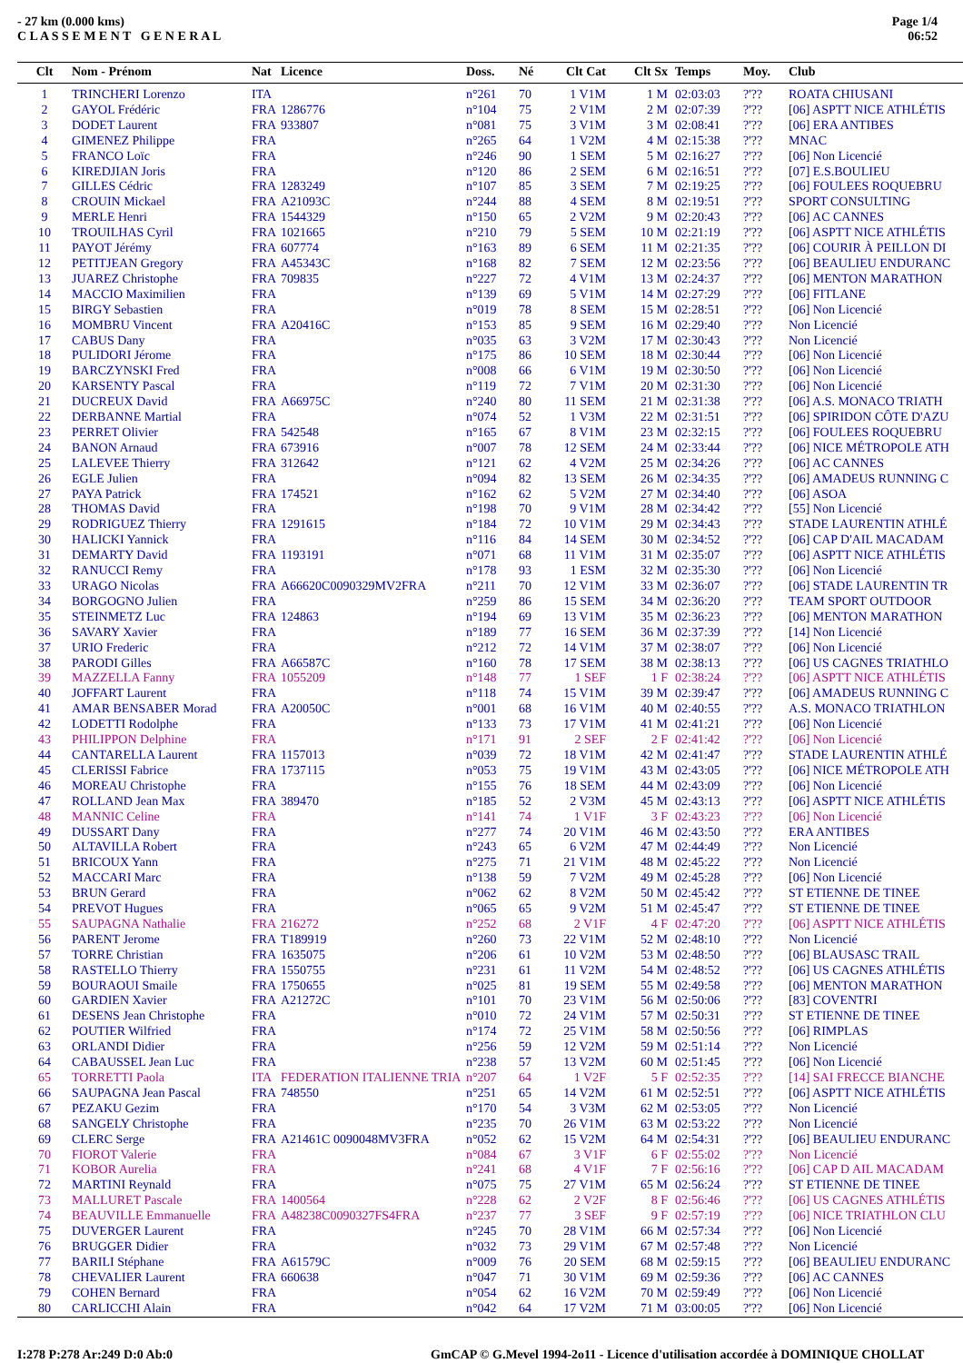- 27 km (0.000 kms)
C L A S S E M E N T G E N E R A L
Page 1/4
06:52
| Clt | Nom - Prénom | Nat | Licence | Doss. | Né | Clt Cat | Clt Sx | Temps | Moy. | Club |
| --- | --- | --- | --- | --- | --- | --- | --- | --- | --- | --- |
| 1 | TRINCHERI Lorenzo | ITA | | n°261 | 70 | 1 V1M | 1 M | 02:03:03 | ?'?? | ROATA CHIUSANI |
| 2 | GAYOL Frédéric | FRA | 1286776 | n°104 | 75 | 2 V1M | 2 M | 02:07:39 | ?'?? | [06] ASPTT NICE ATHLÉTIS |
| 3 | DODET Laurent | FRA | 933807 | n°081 | 75 | 3 V1M | 3 M | 02:08:41 | ?'?? | [06] ERA ANTIBES |
| 4 | GIMENEZ Philippe | FRA | | n°265 | 64 | 1 V2M | 4 M | 02:15:38 | ?'?? | MNAC |
| 5 | FRANCO Loïc | FRA | | n°246 | 90 | 1 SEM | 5 M | 02:16:27 | ?'?? | [06] Non Licencié |
| 6 | KIREDJIAN Joris | FRA | | n°120 | 86 | 2 SEM | 6 M | 02:16:51 | ?'?? | [07] E.S.BOULIEU |
| 7 | GILLES Cédric | FRA | 1283249 | n°107 | 85 | 3 SEM | 7 M | 02:19:25 | ?'?? | [06] FOULEES ROQUEBRU |
| 8 | CROUIN Mickael | FRA | A21093C | n°244 | 88 | 4 SEM | 8 M | 02:19:51 | ?'?? | SPORT CONSULTING |
| 9 | MERLE Henri | FRA | 1544329 | n°150 | 65 | 2 V2M | 9 M | 02:20:43 | ?'?? | [06] AC CANNES |
| 10 | TROUILHAS Cyril | FRA | 1021665 | n°210 | 79 | 5 SEM | 10 M | 02:21:19 | ?'?? | [06] ASPTT NICE ATHLÉTIS |
| 11 | PAYOT Jérémy | FRA | 607774 | n°163 | 89 | 6 SEM | 11 M | 02:21:35 | ?'?? | [06] COURIR À PEILLON DI |
| 12 | PETITJEAN Gregory | FRA | A45343C | n°168 | 82 | 7 SEM | 12 M | 02:23:56 | ?'?? | [06] BEAULIEU ENDURANC |
| 13 | JUAREZ Christophe | FRA | 709835 | n°227 | 72 | 4 V1M | 13 M | 02:24:37 | ?'?? | [06] MENTON MARATHON |
| 14 | MACCIO Maximilien | FRA | | n°139 | 69 | 5 V1M | 14 M | 02:27:29 | ?'?? | [06] FITLANE |
| 15 | BIRGY Sebastien | FRA | | n°019 | 78 | 8 SEM | 15 M | 02:28:51 | ?'?? | [06] Non Licencié |
| 16 | MOMBRU Vincent | FRA | A20416C | n°153 | 85 | 9 SEM | 16 M | 02:29:40 | ?'?? | Non Licencié |
| 17 | CABUS Dany | FRA | | n°035 | 63 | 3 V2M | 17 M | 02:30:43 | ?'?? | Non Licencié |
| 18 | PULIDORI Jérome | FRA | | n°175 | 86 | 10 SEM | 18 M | 02:30:44 | ?'?? | [06] Non Licencié |
| 19 | BARCZYNSKI Fred | FRA | | n°008 | 66 | 6 V1M | 19 M | 02:30:50 | ?'?? | [06] Non Licencié |
| 20 | KARSENTY Pascal | FRA | | n°119 | 72 | 7 V1M | 20 M | 02:31:30 | ?'?? | [06] Non Licencié |
| 21 | DUCREUX David | FRA | A66975C | n°240 | 80 | 11 SEM | 21 M | 02:31:38 | ?'?? | [06] A.S. MONACO TRIATH |
| 22 | DERBANNE Martial | FRA | | n°074 | 52 | 1 V3M | 22 M | 02:31:51 | ?'?? | [06] SPIRIDON CÔTE D'AZU |
| 23 | PERRET Olivier | FRA | 542548 | n°165 | 67 | 8 V1M | 23 M | 02:32:15 | ?'?? | [06] FOULEES ROQUEBRU |
| 24 | BANON Arnaud | FRA | 673916 | n°007 | 78 | 12 SEM | 24 M | 02:33:44 | ?'?? | [06] NICE MÉTROPOLE ATH |
| 25 | LALEVEE Thierry | FRA | 312642 | n°121 | 62 | 4 V2M | 25 M | 02:34:26 | ?'?? | [06] AC CANNES |
| 26 | EGLE Julien | FRA | | n°094 | 82 | 13 SEM | 26 M | 02:34:35 | ?'?? | [06] AMADEUS RUNNING C |
| 27 | PAYA Patrick | FRA | 174521 | n°162 | 62 | 5 V2M | 27 M | 02:34:40 | ?'?? | [06] ASOA |
| 28 | THOMAS David | FRA | | n°198 | 70 | 9 V1M | 28 M | 02:34:42 | ?'?? | [55] Non Licencié |
| 29 | RODRIGUEZ Thierry | FRA | 1291615 | n°184 | 72 | 10 V1M | 29 M | 02:34:43 | ?'?? | STADE LAURENTIN ATHLÉ |
| 30 | HALICKI Yannick | FRA | | n°116 | 84 | 14 SEM | 30 M | 02:34:52 | ?'?? | [06] CAP D'AIL MACADAM |
| 31 | DEMARTY David | FRA | 1193191 | n°071 | 68 | 11 V1M | 31 M | 02:35:07 | ?'?? | [06] ASPTT NICE ATHLÉTIS |
| 32 | RANUCCI Remy | FRA | | n°178 | 93 | 1 ESM | 32 M | 02:35:30 | ?'?? | [06] Non Licencié |
| 33 | URAGO Nicolas | FRA | A66620C0090329MV2FRA | n°211 | 70 | 12 V1M | 33 M | 02:36:07 | ?'?? | [06] STADE LAURENTIN TR |
| 34 | BORGOGNO Julien | FRA | | n°259 | 86 | 15 SEM | 34 M | 02:36:20 | ?'?? | TEAM SPORT OUTDOOR |
| 35 | STEINMETZ Luc | FRA | 124863 | n°194 | 69 | 13 V1M | 35 M | 02:36:23 | ?'?? | [06] MENTON MARATHON |
| 36 | SAVARY Xavier | FRA | | n°189 | 77 | 16 SEM | 36 M | 02:37:39 | ?'?? | [14] Non Licencié |
| 37 | URIO Frederic | FRA | | n°212 | 72 | 14 V1M | 37 M | 02:38:07 | ?'?? | [06] Non Licencié |
| 38 | PARODI Gilles | FRA | A66587C | n°160 | 78 | 17 SEM | 38 M | 02:38:13 | ?'?? | [06] US CAGNES TRIATHLO |
| 39 | MAZZELLA Fanny | FRA | 1055209 | n°148 | 77 | 1 SEF | 1 F | 02:38:24 | ?'?? | [06] ASPTT NICE ATHLÉTIS |
| 40 | JOFFART Laurent | FRA | | n°118 | 74 | 15 V1M | 39 M | 02:39:47 | ?'?? | [06] AMADEUS RUNNING C |
| 41 | AMAR BENSABER Morad | FRA | A20050C | n°001 | 68 | 16 V1M | 40 M | 02:40:55 | ?'?? | A.S. MONACO TRIATHLON |
| 42 | LODETTI Rodolphe | FRA | | n°133 | 73 | 17 V1M | 41 M | 02:41:21 | ?'?? | [06] Non Licencié |
| 43 | PHILIPPON Delphine | FRA | | n°171 | 91 | 2 SEF | 2 F | 02:41:42 | ?'?? | [06] Non Licencié |
| 44 | CANTARELLA Laurent | FRA | 1157013 | n°039 | 72 | 18 V1M | 42 M | 02:41:47 | ?'?? | STADE LAURENTIN ATHLÉ |
| 45 | CLERISSI Fabrice | FRA | 1737115 | n°053 | 75 | 19 V1M | 43 M | 02:43:05 | ?'?? | [06] NICE MÉTROPOLE ATH |
| 46 | MOREAU Christophe | FRA | | n°155 | 76 | 18 SEM | 44 M | 02:43:09 | ?'?? | [06] Non Licencié |
| 47 | ROLLAND Jean Max | FRA | 389470 | n°185 | 52 | 2 V3M | 45 M | 02:43:13 | ?'?? | [06] ASPTT NICE ATHLÉTIS |
| 48 | MANNIC Celine | FRA | | n°141 | 74 | 1 V1F | 3 F | 02:43:23 | ?'?? | [06] Non Licencié |
| 49 | DUSSART Dany | FRA | | n°277 | 74 | 20 V1M | 46 M | 02:43:50 | ?'?? | ERA ANTIBES |
| 50 | ALTAVILLA Robert | FRA | | n°243 | 65 | 6 V2M | 47 M | 02:44:49 | ?'?? | Non Licencié |
| 51 | BRICOUX Yann | FRA | | n°275 | 71 | 21 V1M | 48 M | 02:45:22 | ?'?? | Non Licencié |
| 52 | MACCARI Marc | FRA | | n°138 | 59 | 7 V2M | 49 M | 02:45:28 | ?'?? | [06] Non Licencié |
| 53 | BRUN Gerard | FRA | | n°062 | 62 | 8 V2M | 50 M | 02:45:42 | ?'?? | ST ETIENNE DE TINEE |
| 54 | PREVOT Hugues | FRA | | n°065 | 65 | 9 V2M | 51 M | 02:45:47 | ?'?? | ST ETIENNE DE TINEE |
| 55 | SAUPAGNA Nathalie | FRA | 216272 | n°252 | 68 | 2 V1F | 4 F | 02:47:20 | ?'?? | [06] ASPTT NICE ATHLÉTIS |
| 56 | PARENT Jerome | FRA | T189919 | n°260 | 73 | 22 V1M | 52 M | 02:48:10 | ?'?? | Non Licencié |
| 57 | TORRE Christian | FRA | 1635075 | n°206 | 61 | 10 V2M | 53 M | 02:48:50 | ?'?? | [06] BLAUSASC TRAIL |
| 58 | RASTELLO Thierry | FRA | 1550755 | n°231 | 61 | 11 V2M | 54 M | 02:48:52 | ?'?? | [06] US CAGNES ATHLÉTIS |
| 59 | BOURAOUI Smaile | FRA | 1750655 | n°025 | 81 | 19 SEM | 55 M | 02:49:58 | ?'?? | [06] MENTON MARATHON |
| 60 | GARDIEN Xavier | FRA | A21272C | n°101 | 70 | 23 V1M | 56 M | 02:50:06 | ?'?? | [83] COVENTRI |
| 61 | DESENS Jean Christophe | FRA | | n°010 | 72 | 24 V1M | 57 M | 02:50:31 | ?'?? | ST ETIENNE DE TINEE |
| 62 | POUTIER Wilfried | FRA | | n°174 | 72 | 25 V1M | 58 M | 02:50:56 | ?'?? | [06] RIMPLAS |
| 63 | ORLANDI Didier | FRA | | n°256 | 59 | 12 V2M | 59 M | 02:51:14 | ?'?? | Non Licencié |
| 64 | CABAUSSEL Jean Luc | FRA | | n°238 | 57 | 13 V2M | 60 M | 02:51:45 | ?'?? | [06] Non Licencié |
| 65 | TORRETTI Paola | ITA | FEDERATION ITALIENNE TRIA | n°207 | 64 | 1 V2F | 5 F | 02:52:35 | ?'?? | [14] SAI FRECCE BIANCHE |
| 66 | SAUPAGNA Jean Pascal | FRA | 748550 | n°251 | 65 | 14 V2M | 61 M | 02:52:51 | ?'?? | [06] ASPTT NICE ATHLÉTIS |
| 67 | PEZAKU Gezim | FRA | | n°170 | 54 | 3 V3M | 62 M | 02:53:05 | ?'?? | Non Licencié |
| 68 | SANGELY Christophe | FRA | | n°235 | 70 | 26 V1M | 63 M | 02:53:22 | ?'?? | Non Licencié |
| 69 | CLERC Serge | FRA | A21461C 0090048MV3FRA | n°052 | 62 | 15 V2M | 64 M | 02:54:31 | ?'?? | [06] BEAULIEU ENDURANC |
| 70 | FIOROT Valerie | FRA | | n°084 | 67 | 3 V1F | 6 F | 02:55:02 | ?'?? | Non Licencié |
| 71 | KOBOR Aurelia | FRA | | n°241 | 68 | 4 V1F | 7 F | 02:56:16 | ?'?? | [06] CAP D AIL MACADAM |
| 72 | MARTINI Reynald | FRA | | n°075 | 75 | 27 V1M | 65 M | 02:56:24 | ?'?? | ST ETIENNE DE TINEE |
| 73 | MALLURET Pascale | FRA | 1400564 | n°228 | 62 | 2 V2F | 8 F | 02:56:46 | ?'?? | [06] US CAGNES ATHLÉTIS |
| 74 | BEAUVILLE Emmanuelle | FRA | A48238C0090327FS4FRA | n°237 | 77 | 3 SEF | 9 F | 02:57:19 | ?'?? | [06] NICE TRIATHLON CLU |
| 75 | DUVERGER Laurent | FRA | | n°245 | 70 | 28 V1M | 66 M | 02:57:34 | ?'?? | [06] Non Licencié |
| 76 | BRUGGER Didier | FRA | | n°032 | 73 | 29 V1M | 67 M | 02:57:48 | ?'?? | Non Licencié |
| 77 | BARILI Stéphane | FRA | A61579C | n°009 | 76 | 20 SEM | 68 M | 02:59:15 | ?'?? | [06] BEAULIEU ENDURANC |
| 78 | CHEVALIER Laurent | FRA | 660638 | n°047 | 71 | 30 V1M | 69 M | 02:59:36 | ?'?? | [06] AC CANNES |
| 79 | COHEN Bernard | FRA | | n°054 | 62 | 16 V2M | 70 M | 02:59:49 | ?'?? | [06] Non Licencié |
| 80 | CARLICCHI Alain | FRA | | n°042 | 64 | 17 V2M | 71 M | 03:00:05 | ?'?? | [06] Non Licencié |
I:278 P:278 Ar:249 D:0 Ab:0 GmCAP © G.Mevel 1994-2o11 - Licence d'utilisation accordée à DOMINIQUE CHOLLAT